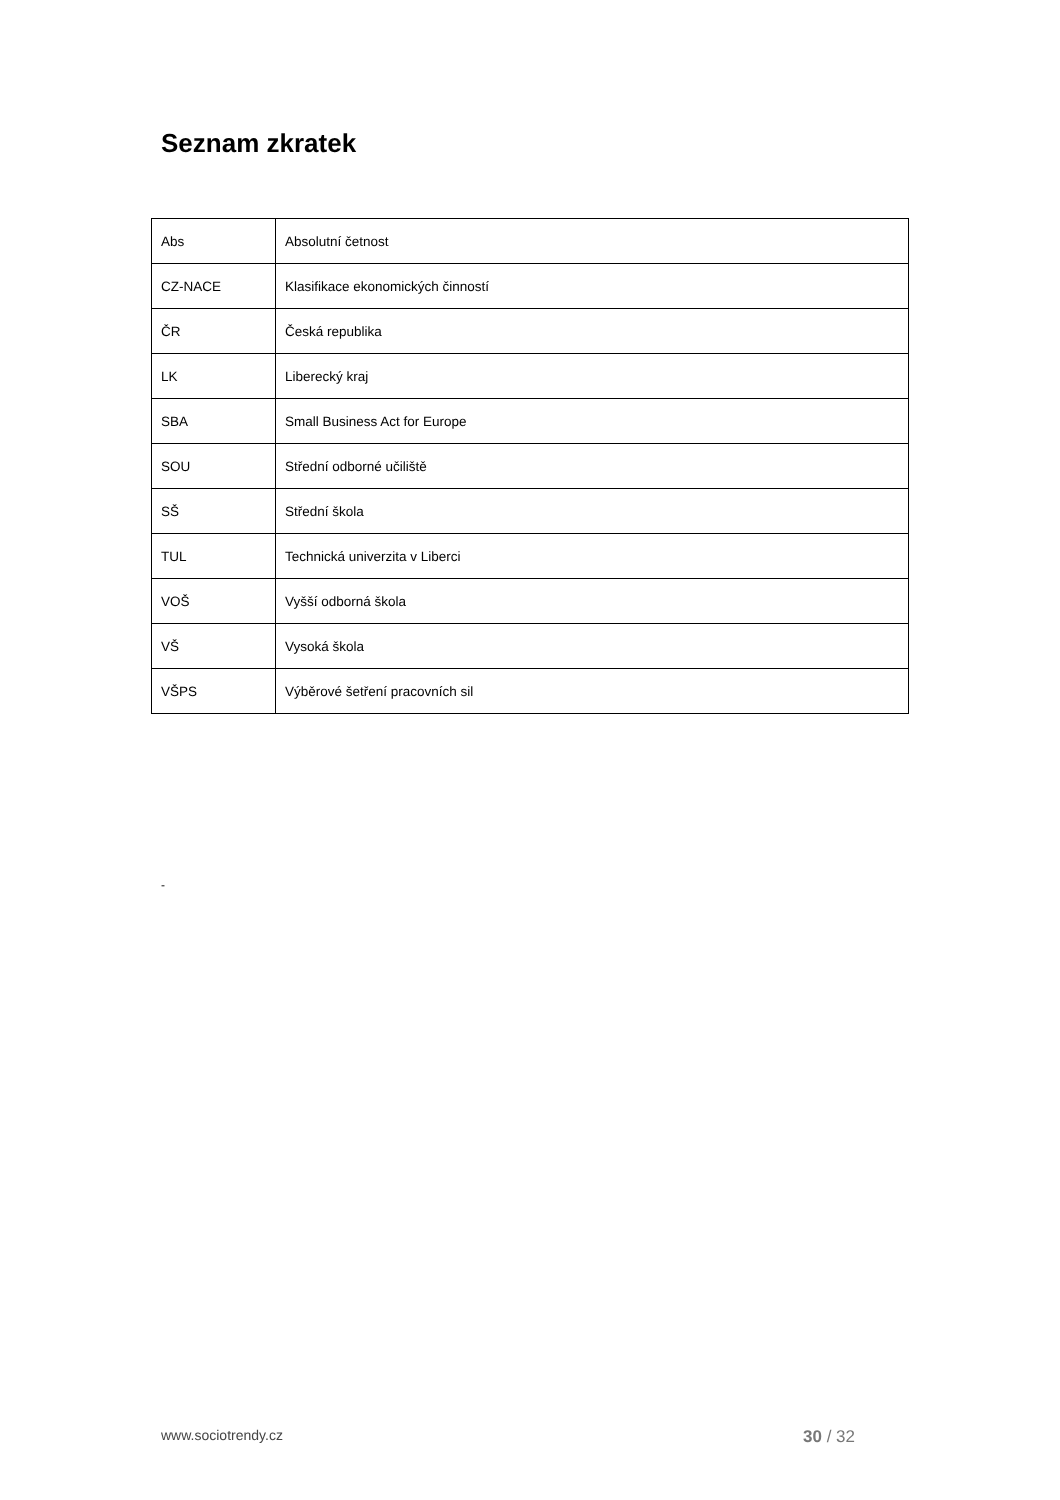Seznam zkratek
| Abs | Absolutní četnost |
| CZ-NACE | Klasifikace ekonomických činností |
| ČR | Česká republika |
| LK | Liberecký kraj |
| SBA | Small Business Act for Europe |
| SOU | Střední odborné učiliště |
| SŠ | Střední škola |
| TUL | Technická univerzita v Liberci |
| VOŠ | Vyšší odborná škola |
| VŠ | Vysoká škola |
| VŠPS | Výběrové šetření pracovních sil |
-
www.sociotrendy.cz 30 / 32